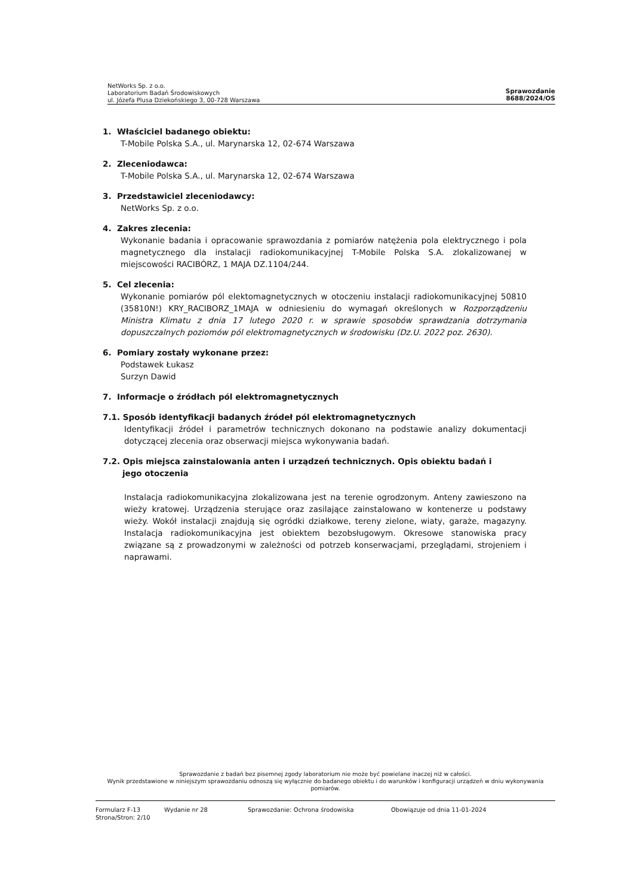NetWorks Sp. z o.o.
Laboratorium Badań Środowiskowych
ul. Józefa Plusa Dziekońskiego 3, 00-728 Warszawa
Sprawozdanie
8688/2024/OS
1. Właściciel badanego obiektu:
T-Mobile Polska S.A., ul. Marynarska 12, 02-674 Warszawa
2. Zleceniodawca:
T-Mobile Polska S.A., ul. Marynarska 12, 02-674 Warszawa
3. Przedstawiciel zleceniodawcy:
NetWorks Sp. z o.o.
4. Zakres zlecenia:
Wykonanie badania i opracowanie sprawozdania z pomiarów natężenia pola elektrycznego i pola magnetycznego dla instalacji radiokomunikacyjnej T-Mobile Polska S.A. zlokalizowanej w miejscowości RACIBÓRZ, 1 MAJA DZ.1104/244.
5. Cel zlecenia:
Wykonanie pomiarów pól elektomagnetycznych w otoczeniu instalacji radiokomunikacyjnej 50810 (35810N!) KRY_RACIBORZ_1MAJA w odniesieniu do wymagań określonych w Rozporządzeniu Ministra Klimatu z dnia 17 lutego 2020 r. w sprawie sposobów sprawdzania dotrzymania dopuszczalnych poziomów pól elektromagnetycznych w środowisku (Dz.U. 2022 poz. 2630).
6. Pomiary zostały wykonane przez:
Podstawek Łukasz
Surzyn Dawid
7. Informacje o źródłach pól elektromagnetycznych
7.1. Sposób identyfikacji badanych źródeł pól elektromagnetycznych
Identyfikacji źródeł i parametrów technicznych dokonano na podstawie analizy dokumentacji dotyczącej zlecenia oraz obserwacji miejsca wykonywania badań.
7.2. Opis miejsca zainstalowania anten i urządzeń technicznych. Opis obiektu badań i
jego otoczenia
Instalacja radiokomunikacyjna zlokalizowana jest na terenie ogrodzonym. Anteny zawieszono na wieży kratowej. Urządzenia sterujące oraz zasilające zainstalowano w kontenerze u podstawy wieży. Wokół instalacji znajdują się ogródki działkowe, tereny zielone, wiaty, garaże, magazyny. Instalacja radiokomunikacyjna jest obiektem bezobsługowym. Okresowe stanowiska pracy związane są z prowadzonymi w zależności od potrzeb konserwacjami, przeglądami, strojeniem i naprawami.
Sprawozdanie z badań bez pisemnej zgody laboratorium nie może być powielane inaczej niż w całości.
Wynik przedstawione w niniejszym sprawozdaniu odnoszą się wyłącznie do badanego obiektu i do warunków i konfiguracji urządzeń w dniu wykonywania pomiarów.
Formularz F-13 Wydanie nr 28 Sprawozdanie: Ochrona środowiska Obowiązuje od dnia 11-01-2024
Strona/Stron: 2/10